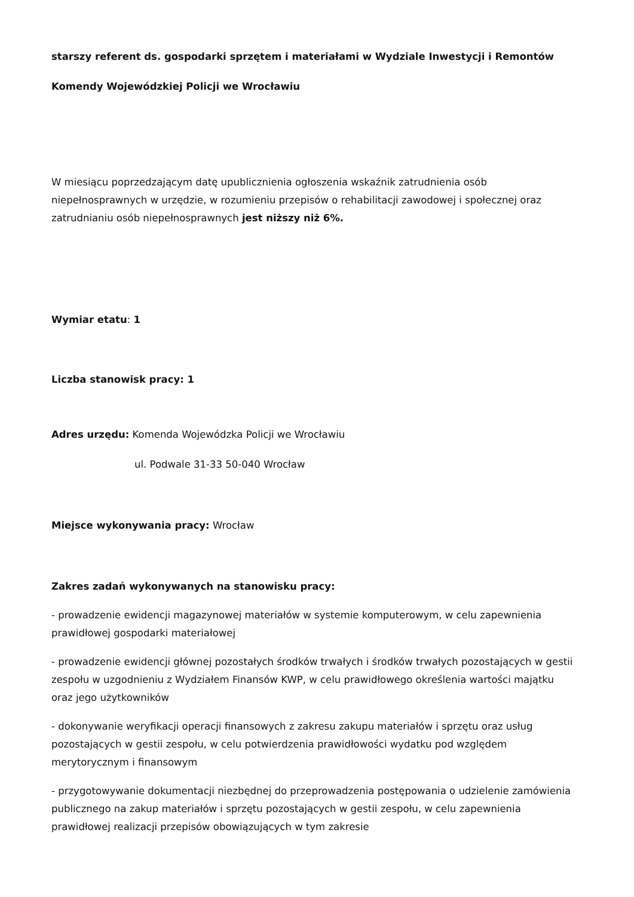starszy referent ds. gospodarki sprzętem i materiałami w Wydziale Inwestycji i Remontów
Komendy Wojewódzkiej Policji we Wrocławiu
W miesiącu poprzedzającym datę upublicznienia ogłoszenia wskaźnik zatrudnienia osób niepełnosprawnych w urzędzie, w rozumieniu przepisów o rehabilitacji zawodowej i społecznej oraz zatrudnianiu osób niepełnosprawnych jest niższy niż 6%.
Wymiar etatu: 1
Liczba stanowisk pracy: 1
Adres urzędu: Komenda Wojewódzka Policji we Wrocławiu
ul. Podwale 31-33 50-040 Wrocław
Miejsce wykonywania pracy: Wrocław
Zakres zadań wykonywanych na stanowisku pracy:
- prowadzenie ewidencji magazynowej materiałów w systemie komputerowym, w celu zapewnienia prawidłowej gospodarki materiałowej
- prowadzenie ewidencji głównej pozostałych środków trwałych i środków trwałych pozostających w gestii zespołu w uzgodnieniu z Wydziałem Finansów KWP, w celu prawidłowego określenia wartości majątku oraz jego użytkowników
- dokonywanie weryfikacji operacji finansowych z zakresu zakupu materiałów i sprzętu oraz usług pozostających w gestii zespołu, w celu potwierdzenia prawidłowości wydatku pod względem merytorycznym i finansowym
- przygotowywanie dokumentacji niezbędnej do przeprowadzenia postępowania o udzielenie zamówienia publicznego na zakup materiałów i sprzętu pozostających w gestii zespołu, w celu zapewnienia prawidłowej realizacji przepisów obowiązujących w tym zakresie